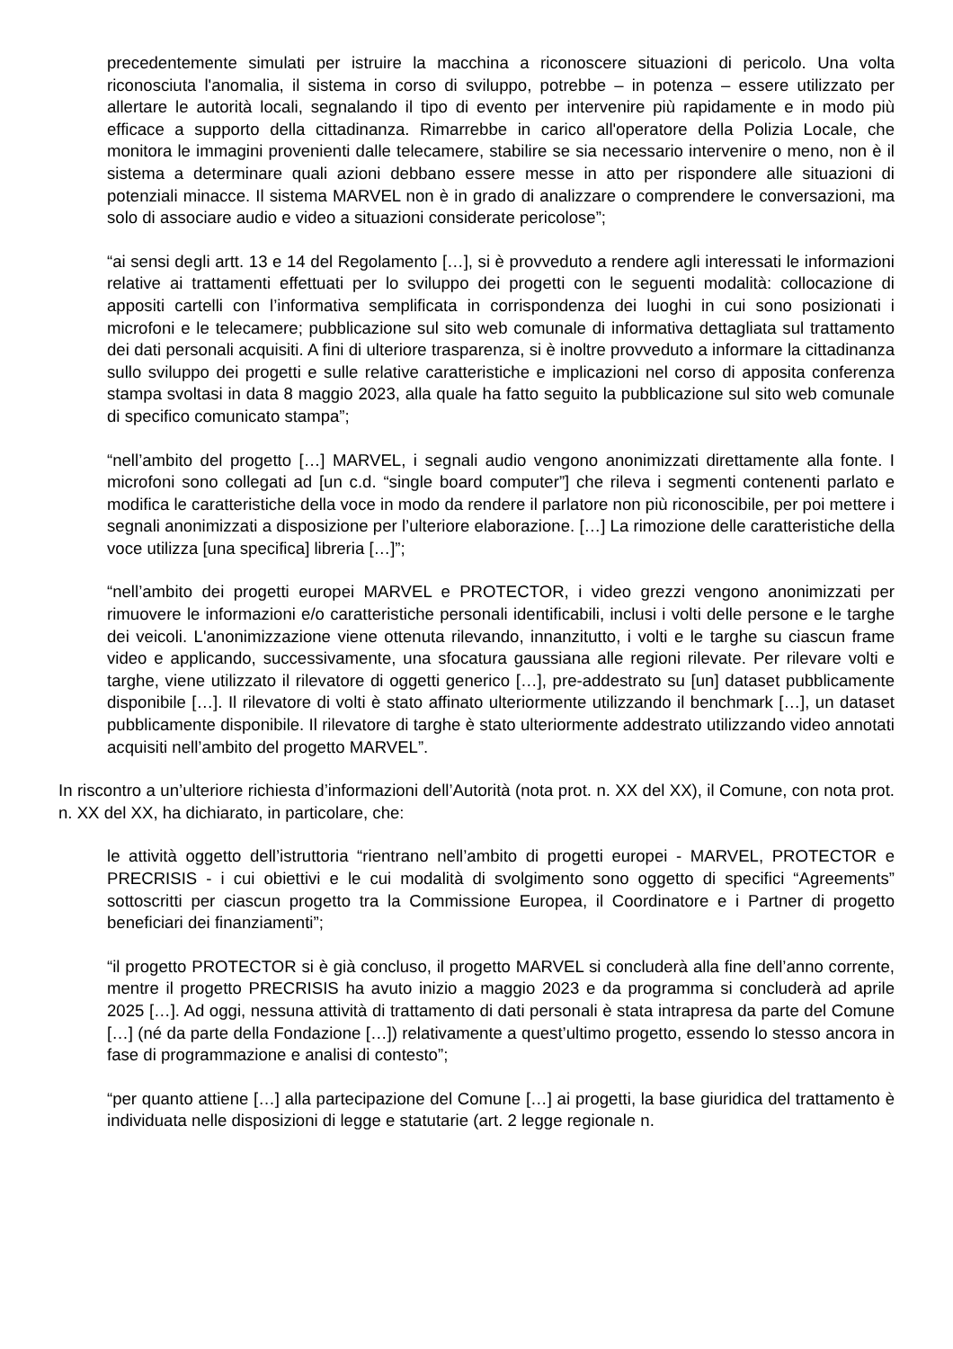precedentemente simulati per istruire la macchina a riconoscere situazioni di pericolo. Una volta riconosciuta l'anomalia, il sistema in corso di sviluppo, potrebbe – in potenza – essere utilizzato per allertare le autorità locali, segnalando il tipo di evento per intervenire più rapidamente e in modo più efficace a supporto della cittadinanza. Rimarrebbe in carico all'operatore della Polizia Locale, che monitora le immagini provenienti dalle telecamere, stabilire se sia necessario intervenire o meno, non è il sistema a determinare quali azioni debbano essere messe in atto per rispondere alle situazioni di potenziali minacce. Il sistema MARVEL non è in grado di analizzare o comprendere le conversazioni, ma solo di associare audio e video a situazioni considerate pericolose”;
“ai sensi degli artt. 13 e 14 del Regolamento […], si è provveduto a rendere agli interessati le informazioni relative ai trattamenti effettuati per lo sviluppo dei progetti con le seguenti modalità: collocazione di appositi cartelli con l’informativa semplificata in corrispondenza dei luoghi in cui sono posizionati i microfoni e le telecamere; pubblicazione sul sito web comunale di informativa dettagliata sul trattamento dei dati personali acquisiti. A fini di ulteriore trasparenza, si è inoltre provveduto a informare la cittadinanza sullo sviluppo dei progetti e sulle relative caratteristiche e implicazioni nel corso di apposita conferenza stampa svoltasi in data 8 maggio 2023, alla quale ha fatto seguito la pubblicazione sul sito web comunale di specifico comunicato stampa”;
“nell’ambito del progetto […] MARVEL, i segnali audio vengono anonimizzati direttamente alla fonte. I microfoni sono collegati ad [un c.d. “single board computer”] che rileva i segmenti contenenti parlato e modifica le caratteristiche della voce in modo da rendere il parlatore non più riconoscibile, per poi mettere i segnali anonimizzati a disposizione per l’ulteriore elaborazione. […] La rimozione delle caratteristiche della voce utilizza [una specifica] libreria […]”;
“nell’ambito dei progetti europei MARVEL e PROTECTOR, i video grezzi vengono anonimizzati per rimuovere le informazioni e/o caratteristiche personali identificabili, inclusi i volti delle persone e le targhe dei veicoli. L'anonimizzazione viene ottenuta rilevando, innanzitutto, i volti e le targhe su ciascun frame video e applicando, successivamente, una sfocatura gaussiana alle regioni rilevate. Per rilevare volti e targhe, viene utilizzato il rilevatore di oggetti generico […], pre-addestrato su [un] dataset pubblicamente disponibile […]. Il rilevatore di volti è stato affinato ulteriormente utilizzando il benchmark […], un dataset pubblicamente disponibile. Il rilevatore di targhe è stato ulteriormente addestrato utilizzando video annotati acquisiti nell’ambito del progetto MARVEL”.
In riscontro a un’ulteriore richiesta d’informazioni dell’Autorità (nota prot. n. XX del XX), il Comune, con nota prot. n. XX del XX, ha dichiarato, in particolare, che:
le attività oggetto dell’istruttoria “rientrano nell’ambito di progetti europei - MARVEL, PROTECTOR e PRECRISIS - i cui obiettivi e le cui modalità di svolgimento sono oggetto di specifici “Agreements” sottoscritti per ciascun progetto tra la Commissione Europea, il Coordinatore e i Partner di progetto beneficiari dei finanziamenti”;
“il progetto PROTECTOR si è già concluso, il progetto MARVEL si concluderà alla fine dell’anno corrente, mentre il progetto PRECRISIS ha avuto inizio a maggio 2023 e da programma si concluderà ad aprile 2025 […]. Ad oggi, nessuna attività di trattamento di dati personali è stata intrapresa da parte del Comune […] (né da parte della Fondazione […]) relativamente a quest’ultimo progetto, essendo lo stesso ancora in fase di programmazione e analisi di contesto”;
“per quanto attiene […] alla partecipazione del Comune […] ai progetti, la base giuridica del trattamento è individuata nelle disposizioni di legge e statutarie (art. 2 legge regionale n.